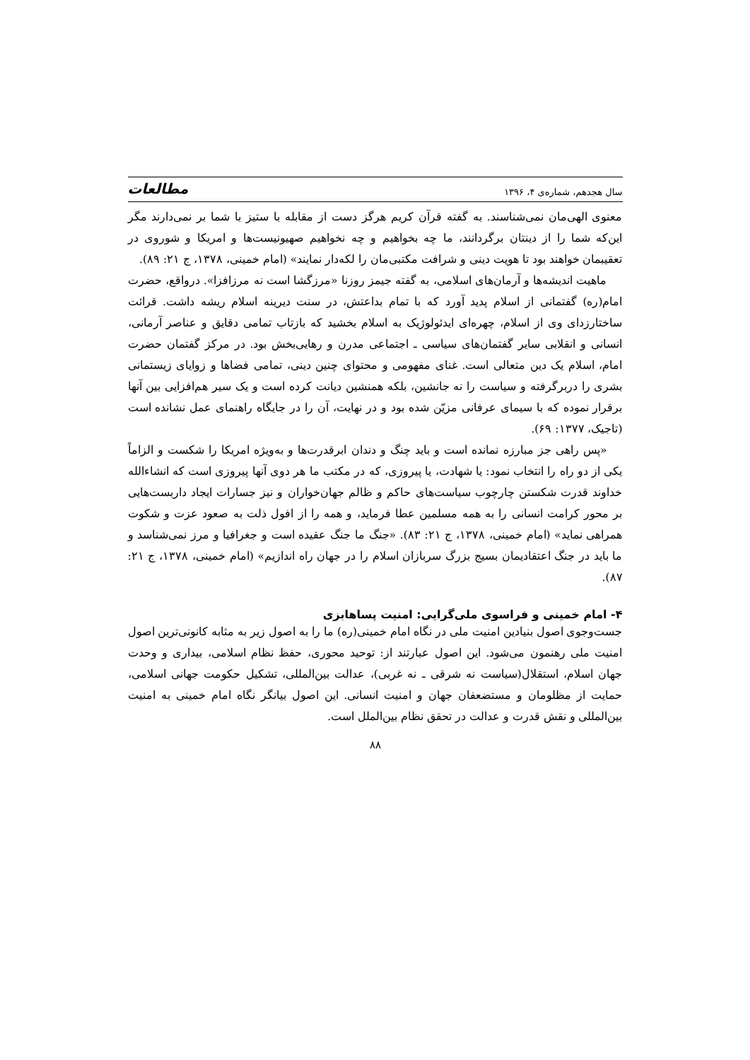سال هجدهم، شماره‌ی ۴، ۱۳۹۶ مطالعات
معنوی الهی‌مان نمی‌شناسند. به گفته قرآن کریم هرگز دست از مقابله با ستیز با شما بر نمی‌دارند مگر این‌که شما را از دینتان برگردانند، ما چه بخواهیم و چه نخواهیم صهیونیست‌ها و امریکا و شوروی در تعقیبمان خواهند بود تا هویت دینی و شرافت مکتبی‌مان را لکه‌دار نمایند» (امام خمینی، ۱۳۷۸، ج ۲۱: ۸۹).
ماهیت اندیشه‌ها و آرمان‌های اسلامی، به گفته جیمز روزنا «مرزگشا است نه مرزافزا». درواقع، حضرت امام(ره) گفتمانی از اسلام پدید آورد که با تمام بداعتش، در سنت دیرینه اسلام ریشه داشت. قرائت ساختارزدای وی از اسلام، چهره‌ای ایدئولوژیک به اسلام بخشید که بازتاب تمامی دقایق و عناصر آرمانی، انسانی و انقلابی سایر گفتمان‌های سیاسی ـ اجتماعی مدرن و رهایی‌بخش بود. در مرکز گفتمان حضرت امام، اسلام یک دین متعالی است. غنای مفهومی و محتوای چنین دینی، تمامی فضاها و زوایای زیستمانی بشری را دربرگرفته و سیاست را نه جانشین، بلکه همنشین دیانت کرده است و یک سیر هم‌افزایی بین آنها برقرار نموده که با سیمای عرفانی مزیّن شده بود و در نهایت، آن را در جایگاه راهنمای عمل نشانده است (تاجیک، ۱۳۷۷: ۶۹).
«پس راهی جز مبارزه نمانده است و باید چنگ و دندان ابرقدرت‌ها و به‌ویژه امریکا را شکست و الزاماً یکی از دو راه را انتخاب نمود: یا شهادت، یا پیروزی، که در مکتب ما هر دوی آنها پیروزی است که انشاءالله خداوند قدرت شکستن چارچوب سیاست‌های حاکم و ظالم جهان‌خواران و نیز جسارات ایجاد داربست‌هایی بر محور کرامت انسانی را به همه مسلمین عطا فرماید، و همه را از افول ذلت به صعود عزت و شکوت همراهی نماید» (امام خمینی، ۱۳۷۸، ج ۲۱: ۸۳). «جنگ ما جنگ عقیده است و جغرافیا و مرز نمی‌شناسد و ما باید در جنگ اعتقادیمان بسیج بزرگ سربازان اسلام را در جهان راه اندازیم» (امام خمینی، ۱۳۷۸، ج ۲۱: ۸۷).
۴- امام خمینی و فراسوی ملی‌گرایی: امنیت پساهابزی
جست‌وجوی اصول بنیادین امنیت ملی در نگاه امام خمینی(ره) ما را به اصول زیر به مثابه کانونی‌ترین اصول امنیت ملی رهنمون می‌شود. این اصول عبارتند از: توحید محوری، حفظ نظام اسلامی، بیداری و وحدت جهان اسلام، استقلال(سیاست نه شرقی ـ نه غربی)، عدالت بین‌المللی، تشکیل حکومت جهانی اسلامی، حمایت از مظلومان و مستضعفان جهان و امنیت انسانی. این اصول بیانگر نگاه امام خمینی به امنیت بین‌المللی و نقش قدرت و عدالت در تحقق نظام بین‌الملل است.
۸۸